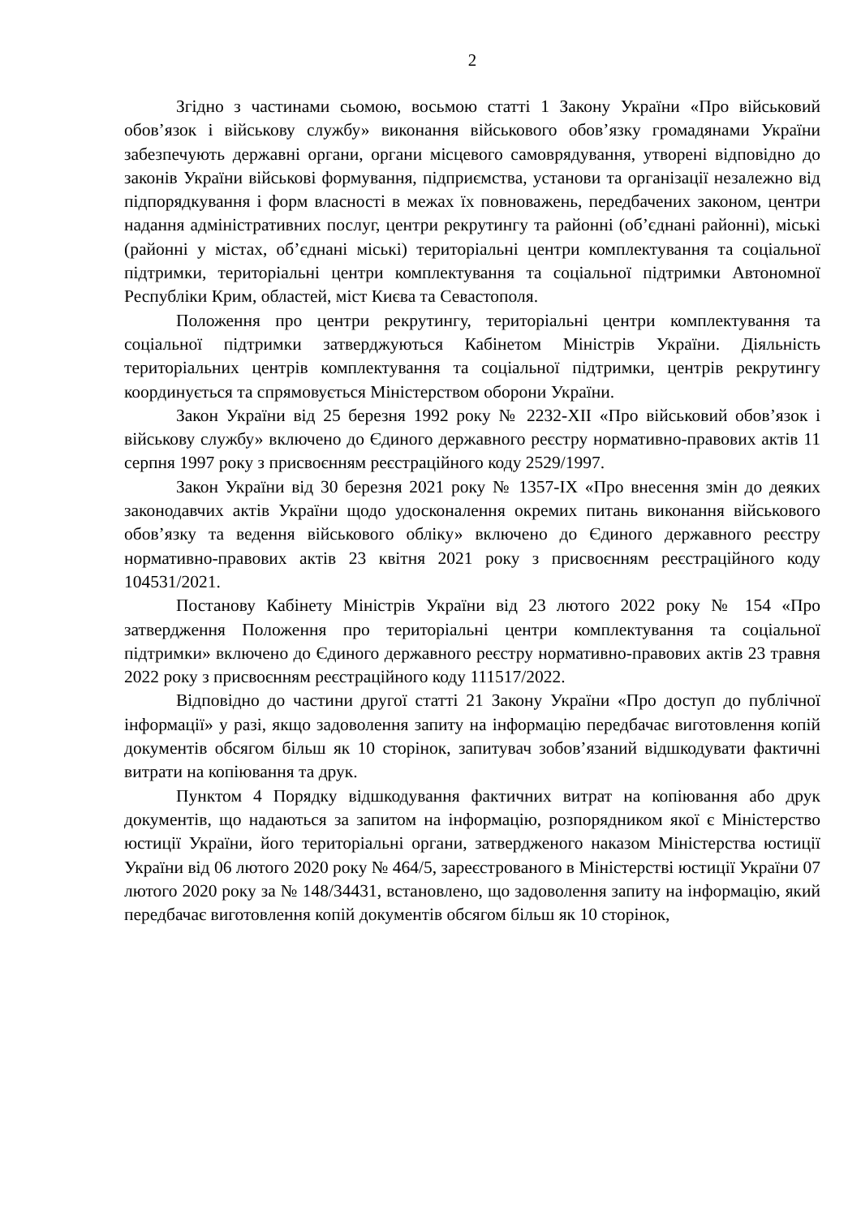2
Згідно з частинами сьомою, восьмою статті 1 Закону України «Про військовий обов’язок і військову службу» виконання військового обов’язку громадянами України забезпечують державні органи, органи місцевого самоврядування, утворені відповідно до законів України військові формування, підприємства, установи та організації незалежно від підпорядкування і форм власності в межах їх повноважень, передбачених законом, центри надання адміністративних послуг, центри рекрутингу та районні (об’єднані районні), міські (районні у містах, об’єднані міські) територіальні центри комплектування та соціальної підтримки, територіальні центри комплектування та соціальної підтримки Автономної Республіки Крим, областей, міст Києва та Севастополя.
Положення про центри рекрутингу, територіальні центри комплектування та соціальної підтримки затверджуються Кабінетом Міністрів України. Діяльність територіальних центрів комплектування та соціальної підтримки, центрів рекрутингу координується та спрямовується Міністерством оборони України.
Закон України від 25 березня 1992 року № 2232-XII «Про військовий обов’язок і військову службу» включено до Єдиного державного реєстру нормативно-правових актів 11 серпня 1997 року з присвоєнням реєстраційного коду 2529/1997.
Закон України від 30 березня 2021 року № 1357-IX «Про внесення змін до деяких законодавчих актів України щодо удосконалення окремих питань виконання військового обов’язку та ведення військового обліку» включено до Єдиного державного реєстру нормативно-правових актів 23 квітня 2021 року з присвоєнням реєстраційного коду 104531/2021.
Постанову Кабінету Міністрів України від 23 лютого 2022 року № 154 «Про затвердження Положення про територіальні центри комплектування та соціальної підтримки» включено до Єдиного державного реєстру нормативно-правових актів 23 травня 2022 року з присвоєнням реєстраційного коду 111517/2022.
Відповідно до частини другої статті 21 Закону України «Про доступ до публічної інформації» у разі, якщо задоволення запиту на інформацію передбачає виготовлення копій документів обсягом більш як 10 сторінок, запитувач зобов’язаний відшкодувати фактичні витрати на копіювання та друк.
Пунктом 4 Порядку відшкодування фактичних витрат на копіювання або друк документів, що надаються за запитом на інформацію, розпорядником якої є Міністерство юстиції України, його територіальні органи, затвердженого наказом Міністерства юстиції України від 06 лютого 2020 року № 464/5, зареєстрованого в Міністерстві юстиції України 07 лютого 2020 року за № 148/34431, встановлено, що задоволення запиту на інформацію, який передбачає виготовлення копій документів обсягом більш як 10 сторінок,